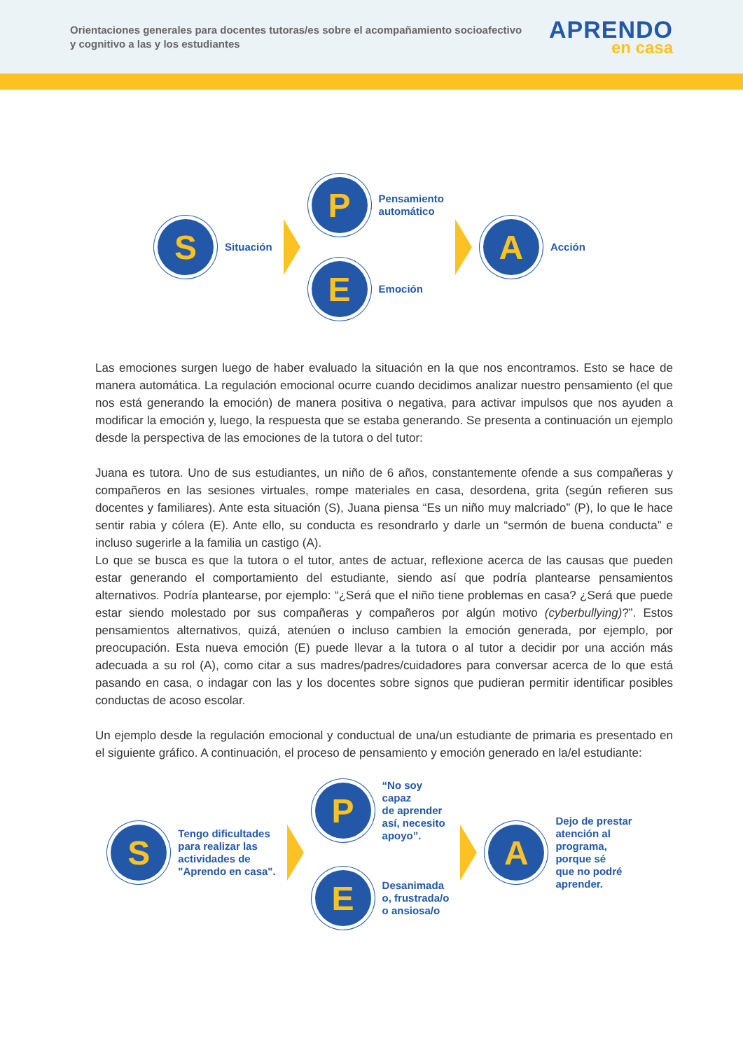Orientaciones generales para docentes tutoras/es sobre el acompañamiento socioafectivo y cognitivo a las y los estudiantes
APRENDO
en casa
S
Situación
P
Pensamiento
automático
E
Emoción
A
Acción
Las emociones surgen luego de haber evaluado la situación en la que nos encontramos. Esto se hace de manera automática. La regulación emocional ocurre cuando decidimos analizar nuestro pensamiento (el que nos está generando la emoción) de manera positiva o negativa, para activar impulsos que nos ayuden a modificar la emoción y, luego, la respuesta que se estaba generando. Se presenta a continuación un ejemplo desde la perspectiva de las emociones de la tutora o del tutor:
Juana es tutora. Uno de sus estudiantes, un niño de 6 años, constantemente ofende a sus compañeras y compañeros en las sesiones virtuales, rompe materiales en casa, desordena, grita (según refieren sus docentes y familiares). Ante esta situación (S), Juana piensa “Es un niño muy malcriado” (P), lo que le hace sentir rabia y cólera (E). Ante ello, su conducta es resondrarlo y darle un “sermón de buena conducta” e incluso sugerirle a la familia un castigo (A).
Lo que se busca es que la tutora o el tutor, antes de actuar, reflexione acerca de las causas que pueden estar generando el comportamiento del estudiante, siendo así que podría plantearse pensamientos alternativos. Podría plantearse, por ejemplo: “¿Será que el niño tiene problemas en casa? ¿Será que puede estar siendo molestado por sus compañeras y compañeros por algún motivo (cyberbullying)?”. Estos pensamientos alternativos, quizá, atenúen o incluso cambien la emoción generada, por ejemplo, por preocupación. Esta nueva emoción (E) puede llevar a la tutora o al tutor a decidir por una acción más adecuada a su rol (A), como citar a sus madres/padres/cuidadores para conversar acerca de lo que está pasando en casa, o indagar con las y los docentes sobre signos que pudieran permitir identificar posibles conductas de acoso escolar.
Un ejemplo desde la regulación emocional y conductual de una/un estudiante de primaria es presentado en el siguiente gráfico. A continuación, el proceso de pensamiento y emoción generado en la/el estudiante:
S
Tengo dificultades
para realizar las
actividades de
"Aprendo en casa".
P
“No soy
capaz
de aprender
así, necesito
apoyo”.
E
Desanimada
o, frustrada/o
o ansiosa/o
A
Dejo de prestar
atención al
programa,
porque sé
que no podré
aprender.